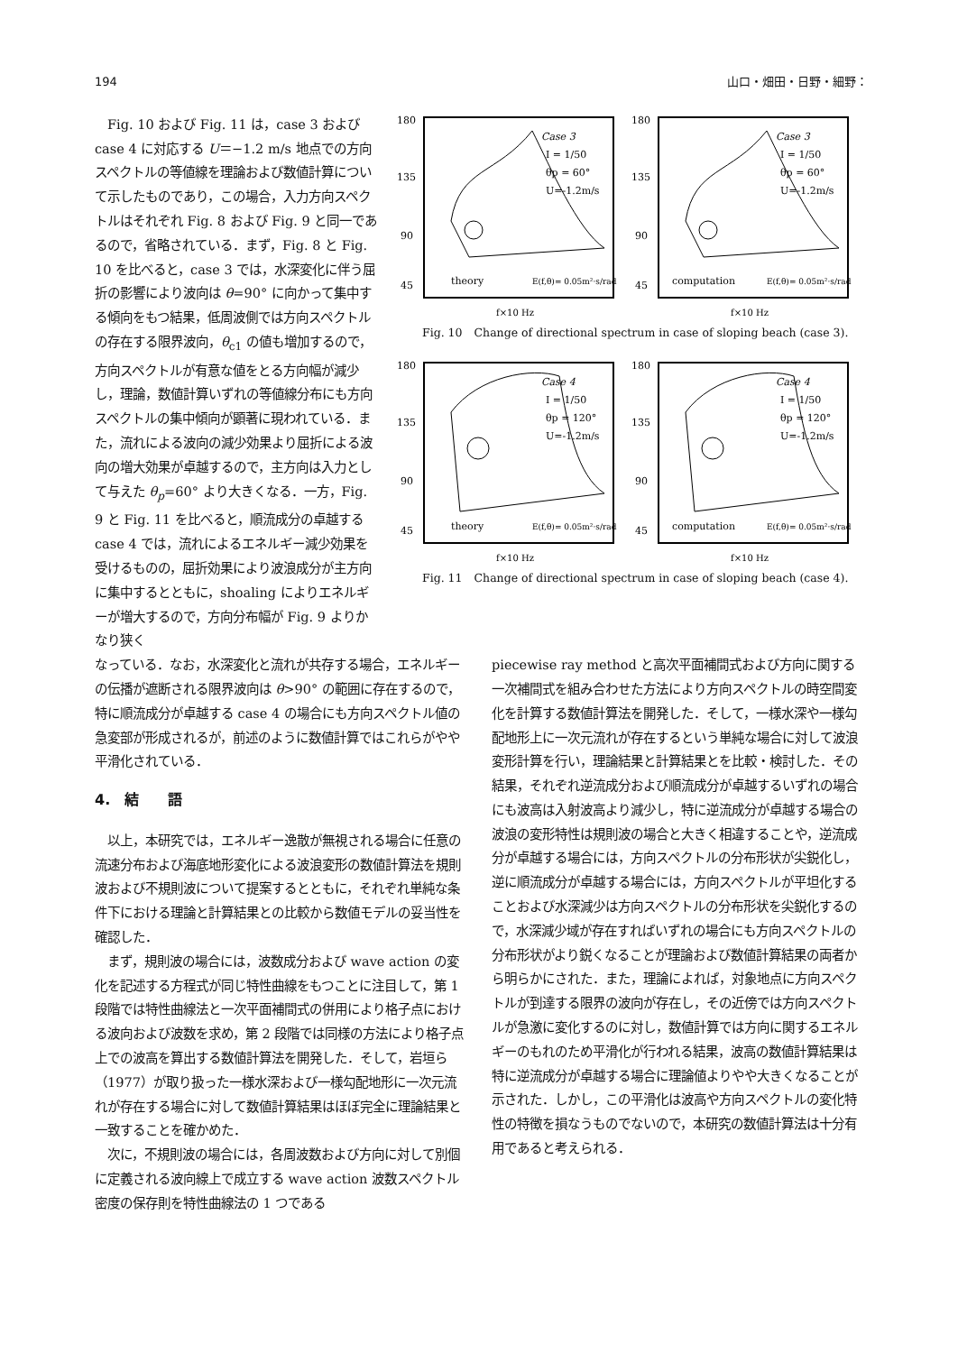194 山口・畑田・日野・細野：
　Fig. 10 および Fig. 11 は，case 3 および case 4 に対応する U＝−1.2 m/s 地点での方向スペクトルの等値線を理論および数値計算について示したものであり，この場合，入力方向スペクトルはそれぞれ Fig. 8 および Fig. 9 と同一であるので，省略されている．まず，Fig. 8 と Fig. 10 を比べると，case 3 では，水深変化に伴う屈折の影響により波向は θ=90° に向かって集中する傾向をもつ結果，低周波側では方向スペクトルの存在する限界波向，θ<sub>c1</sub> の値も増加するので，方向スペクトルが有意な値をとる方向幅が減少し，理論，数値計算いずれの等値線分布にも方向スペクトルの集中傾向が顕著に現われている．また，流れによる波向の減少効果より屈折による波向の増大効果が卓越するので，主方向は入力として与えた θ<sub>p</sub>=60° より大きくなる．一方，Fig. 9 と Fig. 11 を比べると，順流成分の卓越する case 4 では，流れによるエネルギー減少効果を受けるものの，屈折効果により波浪成分が主方向に集中するとともに，shoaling によりエネルギーが増大するので，方向分布幅が Fig. 9 よりかなり狭く
180
135
90
45
Case 3
I = 1/50
θp = 60°
U=-1.2m/s
theory
E(f,θ)= 0.05m²·s/rad
f×10 Hz
180
135
90
45
Case 3
I = 1/50
θp = 60°
U=-1.2m/s
computation
E(f,θ)= 0.05m²·s/rad
f×10 Hz
Fig. 10　Change of directional spectrum in case of sloping beach (case 3).
180
135
90
45
Case 4
I = 1/50
θp = 120°
U=-1.2m/s
theory
E(f,θ)= 0.05m²·s/rad
f×10 Hz
180
135
90
45
Case 4
I = 1/50
θp = 120°
U=-1.2m/s
computation
E(f,θ)= 0.05m²·s/rad
f×10 Hz
Fig. 11　Change of directional spectrum in case of sloping beach (case 4).
なっている．なお，水深変化と流れが共存する場合，エネルギーの伝播が遮断される限界波向は θ>90° の範囲に存在するので，特に順流成分が卓越する case 4 の場合にも方向スペクトル値の急変部が形成されるが，前述のように数値計算ではこれらがやや平滑化されている．
4.　結　　語
　以上，本研究では，エネルギー逸散が無視される場合に任意の流速分布および海底地形変化による波浪変形の数値計算法を規則波および不規則波について提案するとともに，それぞれ単純な条件下における理論と計算結果との比較から数値モデルの妥当性を確認した．
　まず，規則波の場合には，波数成分および wave action の変化を記述する方程式が同じ特性曲線をもつことに注目して，第 1 段階では特性曲線法と一次平面補間式の併用により格子点における波向および波数を求め，第 2 段階では同様の方法により格子点上での波高を算出する数値計算法を開発した．そして，岩垣ら（1977）が取り扱った一様水深および一様勾配地形に一次元流れが存在する場合に対して数値計算結果はほぼ完全に理論結果と一致することを確かめた．
　次に，不規則波の場合には，各周波数および方向に対して別個に定義される波向線上で成立する wave action 波数スペクトル密度の保存則を特性曲線法の 1 つである
piecewise ray method と高次平面補間式および方向に関する一次補間式を組み合わせた方法により方向スペクトルの時空間変化を計算する数値計算法を開発した．そして，一様水深や一様勾配地形上に一次元流れが存在するという単純な場合に対して波浪変形計算を行い，理論結果と計算結果とを比較・検討した．その結果，それぞれ逆流成分および順流成分が卓越するいずれの場合にも波高は入射波高より減少し，特に逆流成分が卓越する場合の波浪の変形特性は規則波の場合と大きく相違することや，逆流成分が卓越する場合には，方向スペクトルの分布形状が尖鋭化し，逆に順流成分が卓越する場合には，方向スペクトルが平坦化することおよび水深減少は方向スペクトルの分布形状を尖鋭化するので，水深減少域が存在すればいずれの場合にも方向スペクトルの分布形状がより鋭くなることが理論および数値計算結果の両者から明らかにされた．また，理論によれば，対象地点に方向スペクトルが到達する限界の波向が存在し，その近傍では方向スペクトルが急激に変化するのに対し，数値計算では方向に関するエネルギーのもれのため平滑化が行われる結果，波高の数値計算結果は特に逆流成分が卓越する場合に理論値よりやや大きくなることが示された．しかし，この平滑化は波高や方向スペクトルの変化特性の特徴を損なうものでないので，本研究の数値計算法は十分有用であると考えられる．